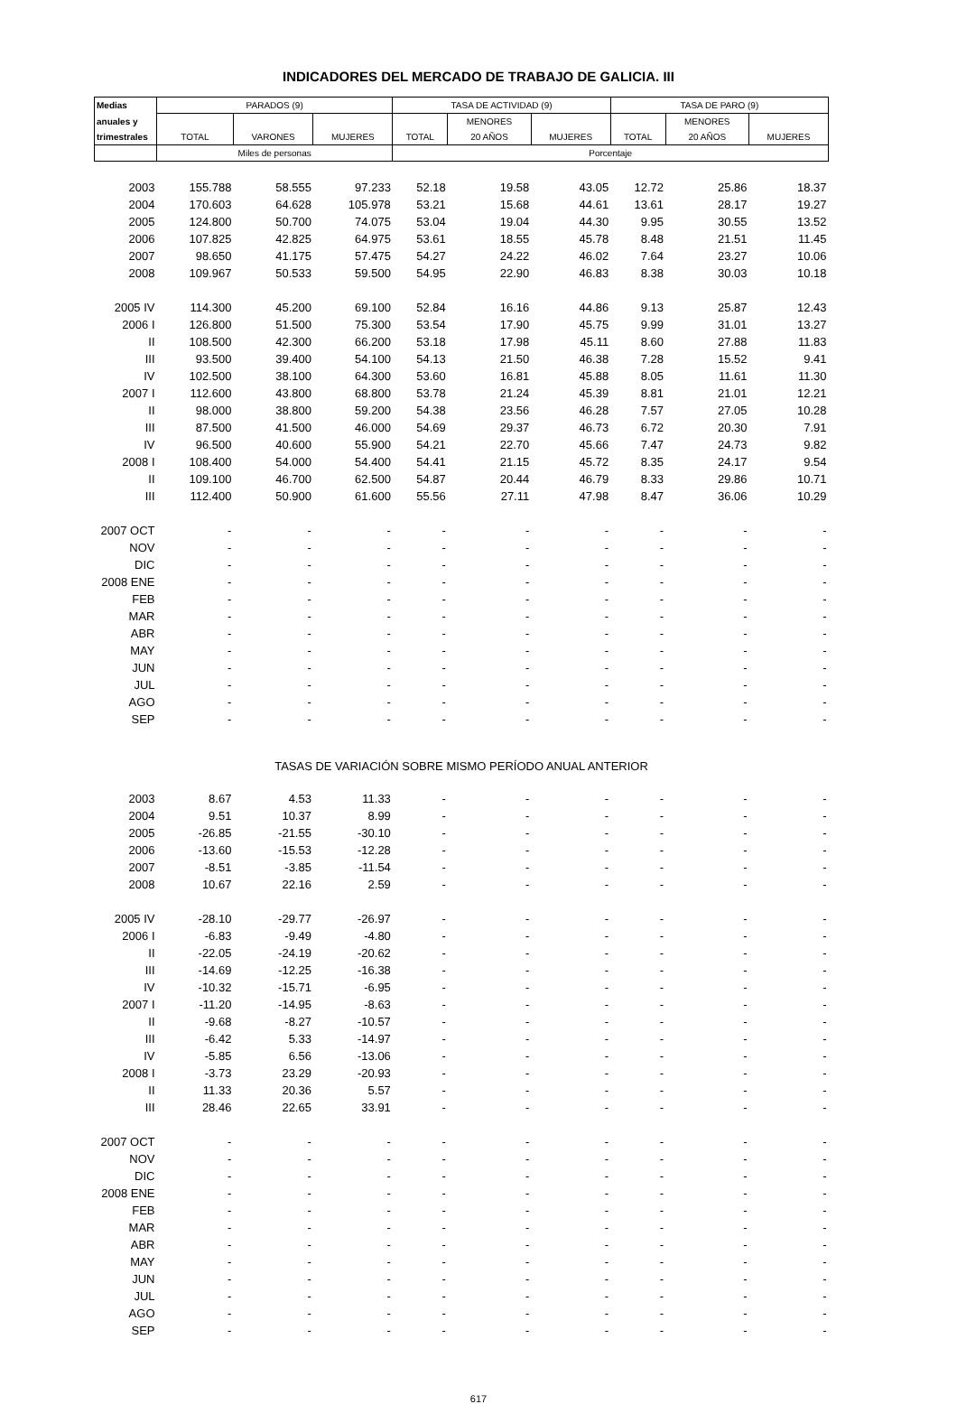INDICADORES DEL MERCADO DE TRABAJO DE GALICIA. III
| Medias | PARADOS (9) | | | TASA DE ACTIVIDAD (9) | | | TASA DE PARO (9) | | |
| --- | --- | --- | --- | --- | --- | --- | --- | --- | --- |
| anuales y | | | | | MENORES | | | MENORES | |
| trimestrales | TOTAL | VARONES | MUJERES | TOTAL | 20 AÑOS | MUJERES | TOTAL | 20 AÑOS | MUJERES |
| | Miles de personas | | | Porcentaje | | | | | |
| 2003 | 155.788 | 58.555 | 97.233 | 52.18 | 19.58 | 43.05 | 12.72 | 25.86 | 18.37 |
| 2004 | 170.603 | 64.628 | 105.978 | 53.21 | 15.68 | 44.61 | 13.61 | 28.17 | 19.27 |
| 2005 | 124.800 | 50.700 | 74.075 | 53.04 | 19.04 | 44.30 | 9.95 | 30.55 | 13.52 |
| 2006 | 107.825 | 42.825 | 64.975 | 53.61 | 18.55 | 45.78 | 8.48 | 21.51 | 11.45 |
| 2007 | 98.650 | 41.175 | 57.475 | 54.27 | 24.22 | 46.02 | 7.64 | 23.27 | 10.06 |
| 2008 | 109.967 | 50.533 | 59.500 | 54.95 | 22.90 | 46.83 | 8.38 | 30.03 | 10.18 |
| 2005 IV | 114.300 | 45.200 | 69.100 | 52.84 | 16.16 | 44.86 | 9.13 | 25.87 | 12.43 |
| 2006 I | 126.800 | 51.500 | 75.300 | 53.54 | 17.90 | 45.75 | 9.99 | 31.01 | 13.27 |
| II | 108.500 | 42.300 | 66.200 | 53.18 | 17.98 | 45.11 | 8.60 | 27.88 | 11.83 |
| III | 93.500 | 39.400 | 54.100 | 54.13 | 21.50 | 46.38 | 7.28 | 15.52 | 9.41 |
| IV | 102.500 | 38.100 | 64.300 | 53.60 | 16.81 | 45.88 | 8.05 | 11.61 | 11.30 |
| 2007 I | 112.600 | 43.800 | 68.800 | 53.78 | 21.24 | 45.39 | 8.81 | 21.01 | 12.21 |
| II | 98.000 | 38.800 | 59.200 | 54.38 | 23.56 | 46.28 | 7.57 | 27.05 | 10.28 |
| III | 87.500 | 41.500 | 46.000 | 54.69 | 29.37 | 46.73 | 6.72 | 20.30 | 7.91 |
| IV | 96.500 | 40.600 | 55.900 | 54.21 | 22.70 | 45.66 | 7.47 | 24.73 | 9.82 |
| 2008 I | 108.400 | 54.000 | 54.400 | 54.41 | 21.15 | 45.72 | 8.35 | 24.17 | 9.54 |
| II | 109.100 | 46.700 | 62.500 | 54.87 | 20.44 | 46.79 | 8.33 | 29.86 | 10.71 |
| III | 112.400 | 50.900 | 61.600 | 55.56 | 27.11 | 47.98 | 8.47 | 36.06 | 10.29 |
| 2007 OCT | - | - | - | - | - | - | - | - | - |
| NOV | - | - | - | - | - | - | - | - | - |
| DIC | - | - | - | - | - | - | - | - | - |
| 2008 ENE | - | - | - | - | - | - | - | - | - |
| FEB | - | - | - | - | - | - | - | - | - |
| MAR | - | - | - | - | - | - | - | - | - |
| ABR | - | - | - | - | - | - | - | - | - |
| MAY | - | - | - | - | - | - | - | - | - |
| JUN | - | - | - | - | - | - | - | - | - |
| JUL | - | - | - | - | - | - | - | - | - |
| AGO | - | - | - | - | - | - | - | - | - |
| SEP | - | - | - | - | - | - | - | - | - |
| TASAS DE VARIACIÓN SOBRE MISMO PERÍODO ANUAL ANTERIOR | | | | | | | | | |
| 2003 | 8.67 | 4.53 | 11.33 | - | - | - | - | - | - |
| 2004 | 9.51 | 10.37 | 8.99 | - | - | - | - | - | - |
| 2005 | -26.85 | -21.55 | -30.10 | - | - | - | - | - | - |
| 2006 | -13.60 | -15.53 | -12.28 | - | - | - | - | - | - |
| 2007 | -8.51 | -3.85 | -11.54 | - | - | - | - | - | - |
| 2008 | 10.67 | 22.16 | 2.59 | - | - | - | - | - | - |
| 2005 IV | -28.10 | -29.77 | -26.97 | - | - | - | - | - | - |
| 2006 I | -6.83 | -9.49 | -4.80 | - | - | - | - | - | - |
| II | -22.05 | -24.19 | -20.62 | - | - | - | - | - | - |
| III | -14.69 | -12.25 | -16.38 | - | - | - | - | - | - |
| IV | -10.32 | -15.71 | -6.95 | - | - | - | - | - | - |
| 2007 I | -11.20 | -14.95 | -8.63 | - | - | - | - | - | - |
| II | -9.68 | -8.27 | -10.57 | - | - | - | - | - | - |
| III | -6.42 | 5.33 | -14.97 | - | - | - | - | - | - |
| IV | -5.85 | 6.56 | -13.06 | - | - | - | - | - | - |
| 2008 I | -3.73 | 23.29 | -20.93 | - | - | - | - | - | - |
| II | 11.33 | 20.36 | 5.57 | - | - | - | - | - | - |
| III | 28.46 | 22.65 | 33.91 | - | - | - | - | - | - |
| 2007 OCT | - | - | - | - | - | - | - | - | - |
| NOV | - | - | - | - | - | - | - | - | - |
| DIC | - | - | - | - | - | - | - | - | - |
| 2008 ENE | - | - | - | - | - | - | - | - | - |
| FEB | - | - | - | - | - | - | - | - | - |
| MAR | - | - | - | - | - | - | - | - | - |
| ABR | - | - | - | - | - | - | - | - | - |
| MAY | - | - | - | - | - | - | - | - | - |
| JUN | - | - | - | - | - | - | - | - | - |
| JUL | - | - | - | - | - | - | - | - | - |
| AGO | - | - | - | - | - | - | - | - | - |
| SEP | - | - | - | - | - | - | - | - | - |
617